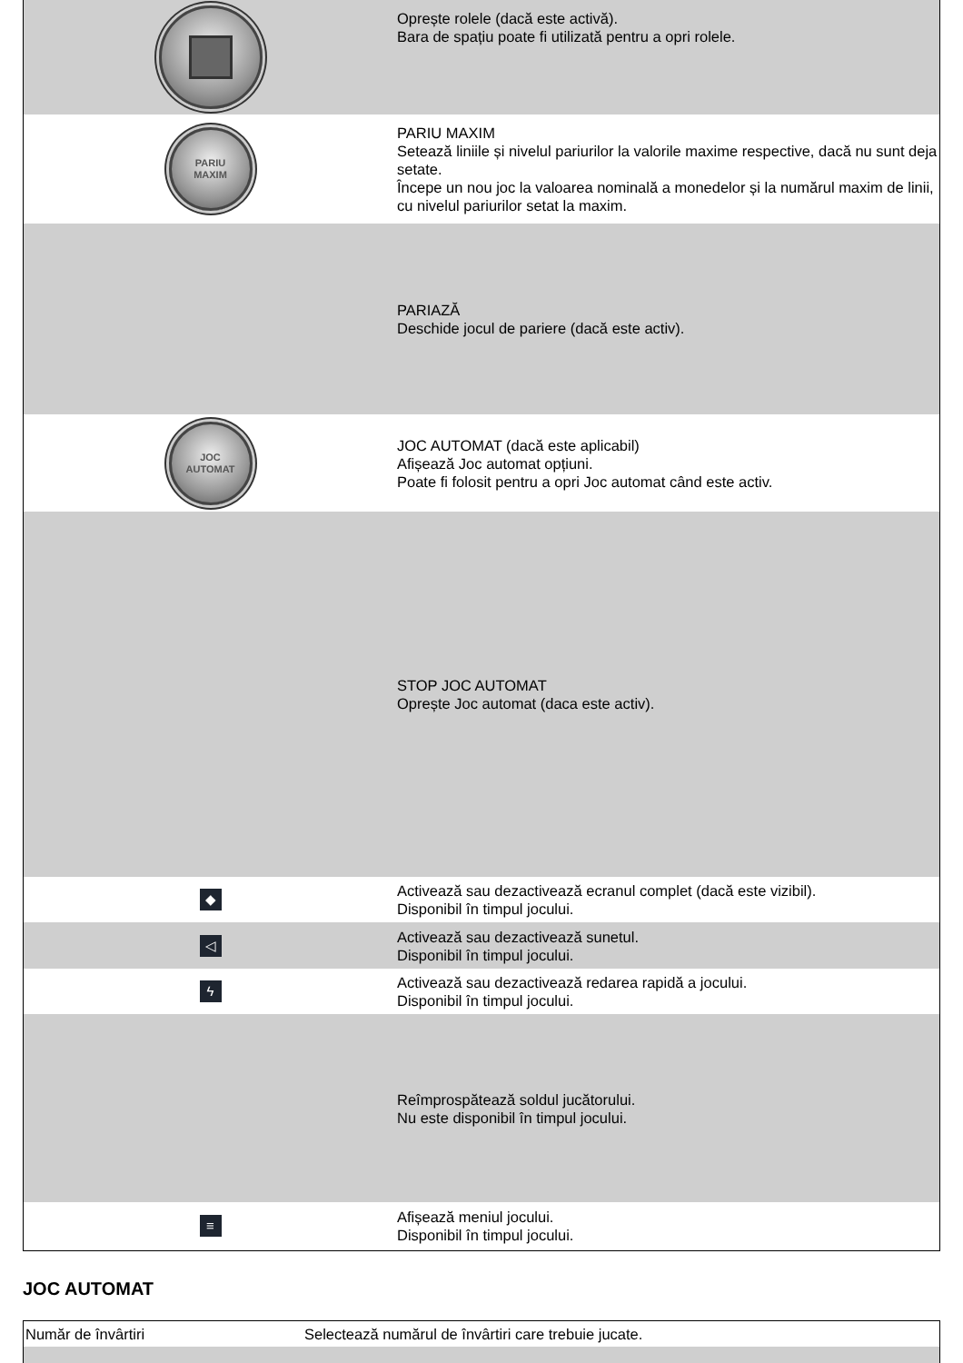| | Oprește rolele (dacă este activă). Bara de spațiu poate fi utilizată pentru a opri rolele. |
| PARIU MAXIM | PARIU MAXIM Setează liniile și nivelul pariurilor la valorile maxime respective, dacă nu sunt deja setate. Începe un nou joc la valoarea nominală a monedelor și la numărul maxim de linii, cu nivelul pariurilor setat la maxim. |
| | PARIAZĂ Deschide jocul de pariere (dacă este activ). |
| JOC AUTOMAT | JOC AUTOMAT (dacă este aplicabil) Afișează Joc automat opțiuni. Poate fi folosit pentru a opri Joc automat când este activ. |
| | STOP JOC AUTOMAT Oprește Joc automat (daca este activ). |
| ◆ | Activează sau dezactivează ecranul complet (dacă este vizibil). Disponibil în timpul jocului. |
| ◁ | Activează sau dezactivează sunetul. Disponibil în timpul jocului. |
| ϟ | Activează sau dezactivează redarea rapidă a jocului. Disponibil în timpul jocului. |
| | Reîmprospătează soldul jucătorului. Nu este disponibil în timpul jocului. |
| ≡ | Afișează meniul jocului. Disponibil în timpul jocului. |
JOC AUTOMAT
| Număr de învârtiri | Selectează numărul de învârtiri care trebuie jucate. |